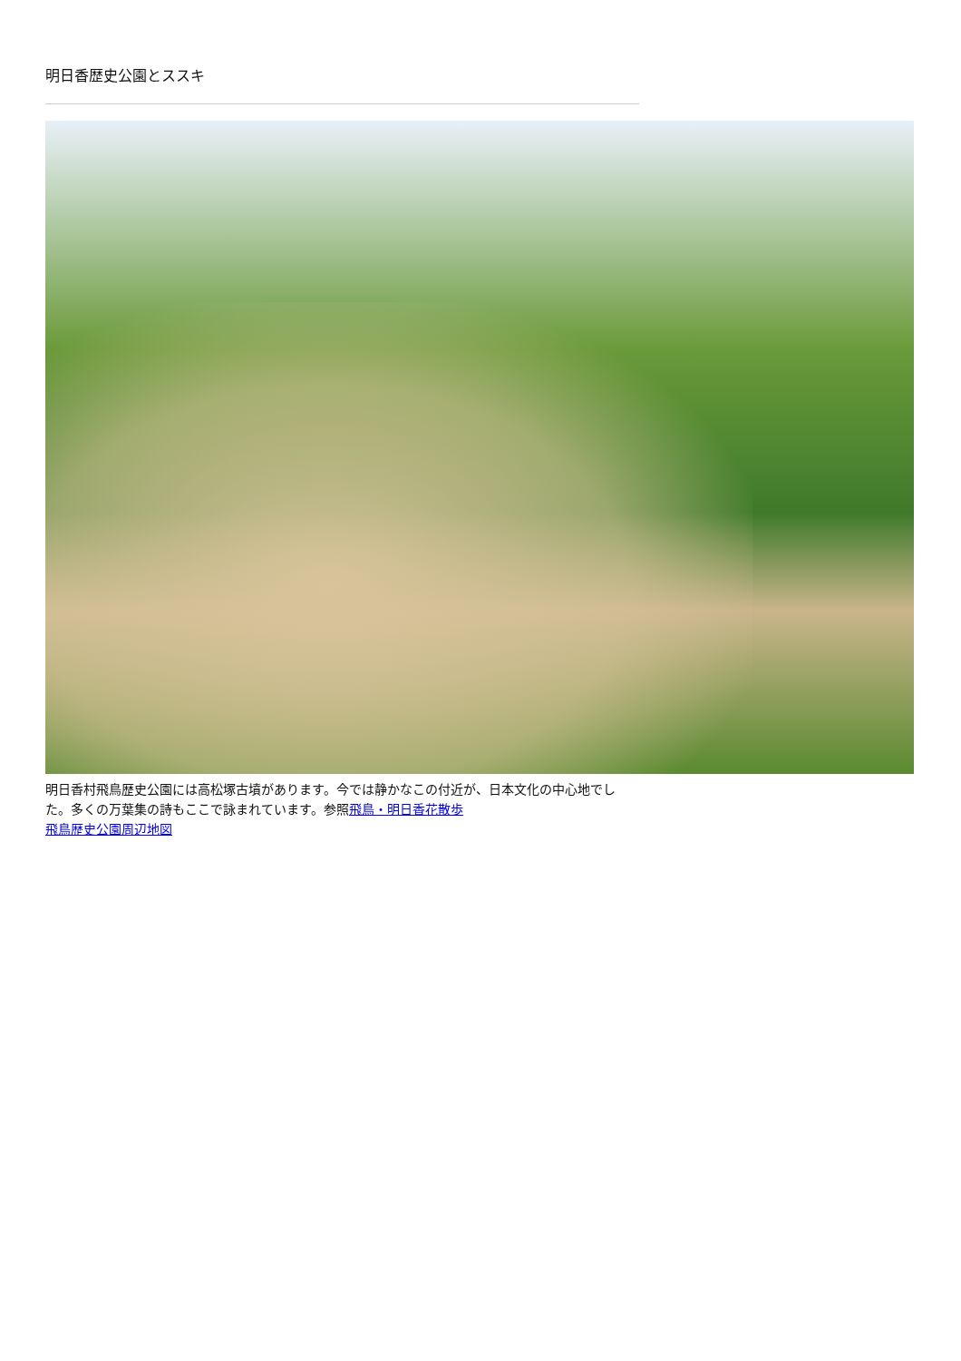明日香歴史公園とススキ
明日香村飛鳥歴史公園には高松塚古墳があります。今では静かなこの付近が、日本文化の中心地でした。多くの万葉集の詩もここで詠まれています。参照飛鳥・明日香花散歩
飛鳥歴史公園周辺地図